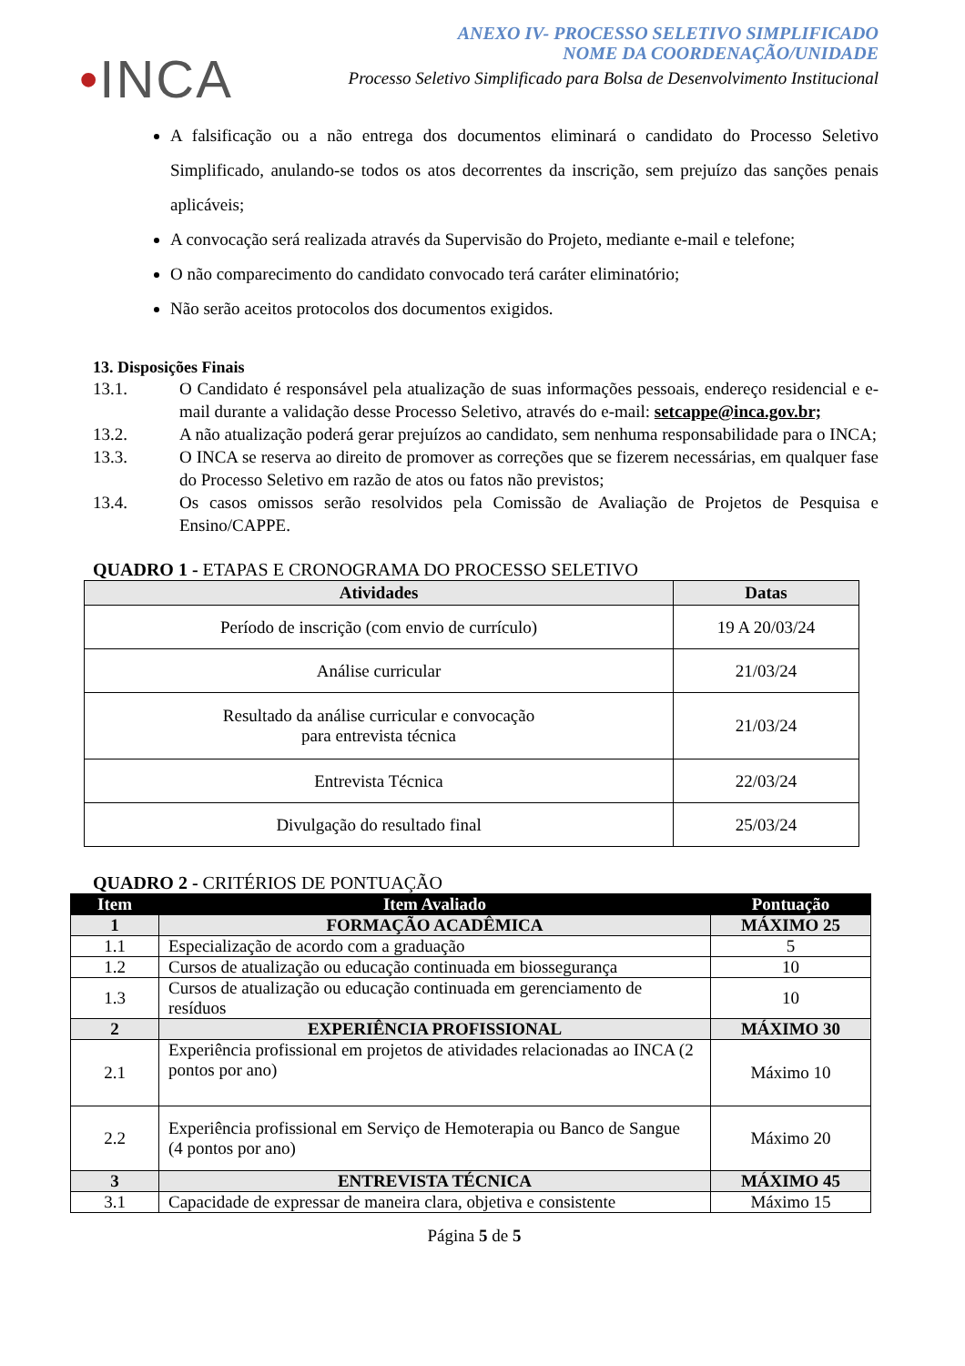•INCA
ANEXO IV- PROCESSO SELETIVO SIMPLIFICADO
NOME DA COORDENAÇÃO/UNIDADE
Processo Seletivo Simplificado para Bolsa de Desenvolvimento Institucional
A falsificação ou a não entrega dos documentos eliminará o candidato do Processo Seletivo Simplificado, anulando-se todos os atos decorrentes da inscrição, sem prejuízo das sanções penais aplicáveis;
A convocação será realizada através da Supervisão do Projeto, mediante e-mail e telefone;
O não comparecimento do candidato convocado terá caráter eliminatório;
Não serão aceitos protocolos dos documentos exigidos.
13. Disposições Finais
13.1. O Candidato é responsável pela atualização de suas informações pessoais, endereço residencial e e-mail durante a validação desse Processo Seletivo, através do e-mail: setcappe@inca.gov.br;
13.2. A não atualização poderá gerar prejuízos ao candidato, sem nenhuma responsabilidade para o INCA;
13.3. O INCA se reserva ao direito de promover as correções que se fizerem necessárias, em qualquer fase do Processo Seletivo em razão de atos ou fatos não previstos;
13.4. Os casos omissos serão resolvidos pela Comissão de Avaliação de Projetos de Pesquisa e Ensino/CAPPE.
QUADRO 1 - ETAPAS E CRONOGRAMA DO PROCESSO SELETIVO
| Atividades | Datas |
| --- | --- |
| Período de inscrição (com envio de currículo) | 19 A 20/03/24 |
| Análise curricular | 21/03/24 |
| Resultado da análise curricular e convocação para entrevista técnica | 21/03/24 |
| Entrevista Técnica | 22/03/24 |
| Divulgação do resultado final | 25/03/24 |
QUADRO 2 - CRITÉRIOS DE PONTUAÇÃO
| Item | Item Avaliado | Pontuação |
| --- | --- | --- |
| 1 | FORMAÇÃO ACADÊMICA | MÁXIMO 25 |
| 1.1 | Especialização de acordo com a graduação | 5 |
| 1.2 | Cursos de atualização ou educação continuada em biossegurança | 10 |
| 1.3 | Cursos de atualização ou educação continuada em gerenciamento de resíduos | 10 |
| 2 | EXPERIÊNCIA PROFISSIONAL | MÁXIMO 30 |
| 2.1 | Experiência profissional em projetos de atividades relacionadas ao INCA (2 pontos por ano) | Máximo 10 |
| 2.2 | Experiência profissional em Serviço de Hemoterapia ou Banco de Sangue (4 pontos por ano) | Máximo 20 |
| 3 | ENTREVISTA TÉCNICA | MÁXIMO 45 |
| 3.1 | Capacidade de expressar de maneira clara, objetiva e consistente | Máximo 15 |
Página 5 de 5